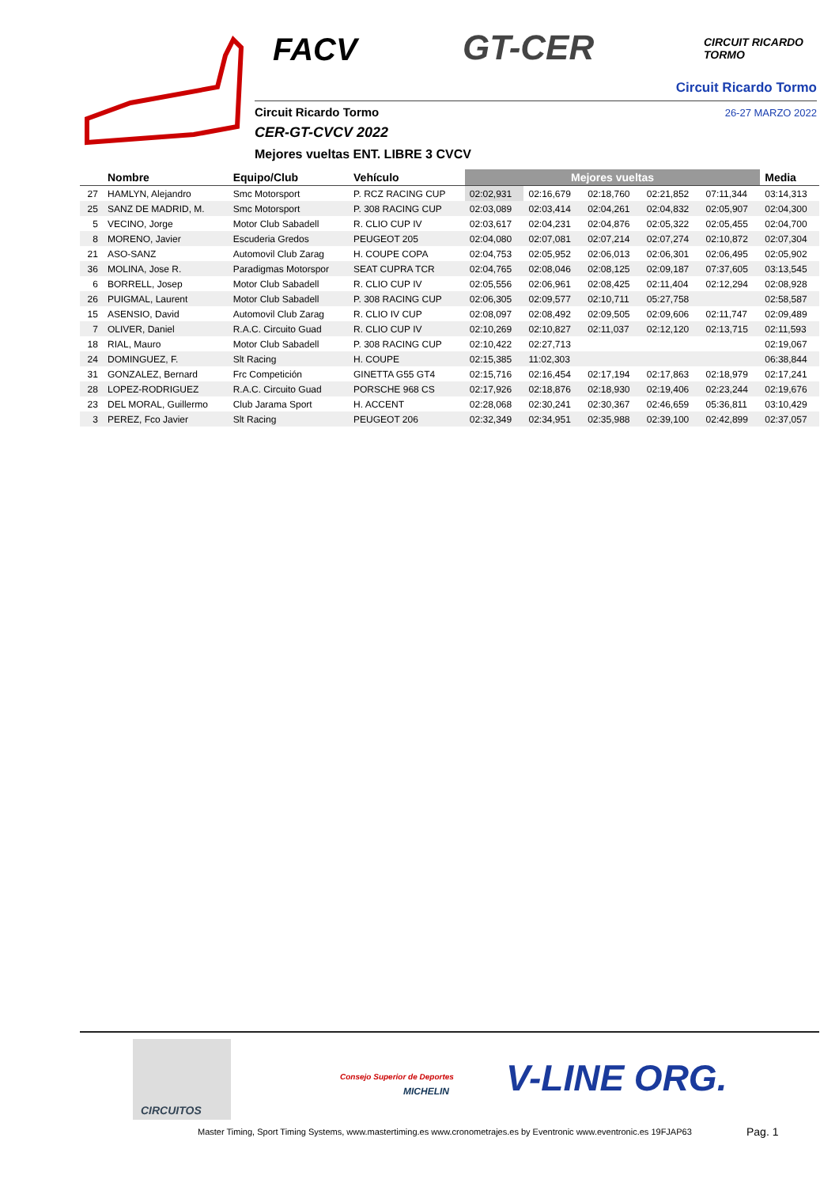FACV GT-CER CIRCUIT RICARDO TORMO
Circuit Ricardo Tormo
26-27 MARZO 2022 Circuit Ricardo Tormo
CER-GT-CVCV 2022
Mejores vueltas ENT. LIBRE 3 CVCV
| | Nombre | Equipo/Club | Vehículo | Mejores vueltas | | | | | Media |
| --- | --- | --- | --- | --- | --- | --- | --- | --- | --- |
| 27 | HAMLYN, Alejandro | Smc Motorsport | P. RCZ RACING CUP | 02:02,931 | 02:16,679 | 02:18,760 | 02:21,852 | 07:11,344 | 03:14,313 |
| 25 | SANZ DE MADRID, M. | Smc Motorsport | P. 308 RACING CUP | 02:03,089 | 02:03,414 | 02:04,261 | 02:04,832 | 02:05,907 | 02:04,300 |
| 5 | VECINO, Jorge | Motor Club Sabadell | R. CLIO CUP IV | 02:03,617 | 02:04,231 | 02:04,876 | 02:05,322 | 02:05,455 | 02:04,700 |
| 8 | MORENO, Javier | Escuderia Gredos | PEUGEOT 205 | 02:04,080 | 02:07,081 | 02:07,214 | 02:07,274 | 02:10,872 | 02:07,304 |
| 21 | ASO-SANZ | Automovil Club Zarag | H. COUPE COPA | 02:04,753 | 02:05,952 | 02:06,013 | 02:06,301 | 02:06,495 | 02:05,902 |
| 36 | MOLINA, Jose R. | Paradigmas Motorspor | SEAT CUPRA TCR | 02:04,765 | 02:08,046 | 02:08,125 | 02:09,187 | 07:37,605 | 03:13,545 |
| 6 | BORRELL, Josep | Motor Club Sabadell | R. CLIO CUP IV | 02:05,556 | 02:06,961 | 02:08,425 | 02:11,404 | 02:12,294 | 02:08,928 |
| 26 | PUIGMAL, Laurent | Motor Club Sabadell | P. 308 RACING CUP | 02:06,305 | 02:09,577 | 02:10,711 | 05:27,758 | | 02:58,587 |
| 15 | ASENSIO, David | Automovil Club Zarag | R. CLIO IV CUP | 02:08,097 | 02:08,492 | 02:09,505 | 02:09,606 | 02:11,747 | 02:09,489 |
| 7 | OLIVER, Daniel | R.A.C. Circuito Guad | R. CLIO CUP IV | 02:10,269 | 02:10,827 | 02:11,037 | 02:12,120 | 02:13,715 | 02:11,593 |
| 18 | RIAL, Mauro | Motor Club Sabadell | P. 308 RACING CUP | 02:10,422 | 02:27,713 | | | | 02:19,067 |
| 24 | DOMINGUEZ, F. | Slt Racing | H. COUPE | 02:15,385 | 11:02,303 | | | | 06:38,844 |
| 31 | GONZALEZ, Bernard | Frc Competición | GINETTA G55 GT4 | 02:15,716 | 02:16,454 | 02:17,194 | 02:17,863 | 02:18,979 | 02:17,241 |
| 28 | LOPEZ-RODRIGUEZ | R.A.C. Circuito Guad | PORSCHE 968 CS | 02:17,926 | 02:18,876 | 02:18,930 | 02:19,406 | 02:23,244 | 02:19,676 |
| 23 | DEL MORAL, Guillermo | Club Jarama Sport | H. ACCENT | 02:28,068 | 02:30,241 | 02:30,367 | 02:46,659 | 05:36,811 | 03:10,429 |
| 3 | PEREZ, Fco Javier | Slt Racing | PEUGEOT 206 | 02:32,349 | 02:34,951 | 02:35,988 | 02:39,100 | 02:42,899 | 02:37,057 |
CIRCUITOS
Consejo Superior de Deportes
MICHELIN V-LINE ORG.
Master Timing, Sport Timing Systems, www.mastertiming.es www.cronometrajes.es by Eventronic www.eventronic.es 19FJAP63
Pag. 1